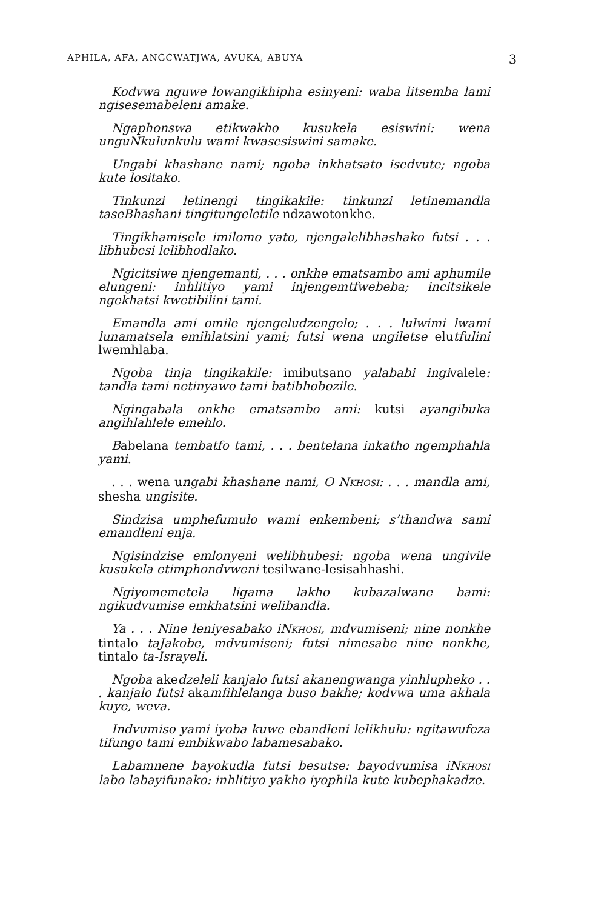APHILA, AFA, ANGCWATJWA, AVUKA, ABUYA 3
Kodvwa nguwe lowangikhipha esinyeni: waba litsemba lami ngisesemabeleni amake.
Ngaphonswa etikwakho kusukela esiswini: wena unguNkulunkulu wami kwasesiswini samake.
Ungabi khashane nami; ngoba inkhatsato isedvute; ngoba kute lositako.
Tinkunzi letinengi tingikakile: tinkunzi letinemandla taseBhashani tingitungeletile ndzawotonkhe.
Tingikhamisele imilomo yato, njengalelibhashako futsi . . . libhubesi lelibhodlako.
Ngicitsiwe njengemanti, . . . onkhe ematsambo ami aphumile elungeni: inhlitiyo yami injengemtfwebeba; incitsikele ngekhatsi kwetibilini tami.
Emandla ami omile njengeludzengelo; . . . lulwimi lwami lunamatsela emihlatsini yami; futsi wena ungiletse elutfulini lwemhlaba.
Ngoba tinja tingikakile: imibutsano yalababi ingivalele: tandla tami netinyawo tami batibhobozile.
Ngingabala onkhe ematsambo ami: kutsi ayangibuka angihlahlele emehlo.
Babelana tembatfo tami, . . . bentelana inkatho ngemphahla yami.
. . . wena ungabi khashane nami, O NKHOSI: . . . mandla ami, shesha ungisite.
Sindzisa umphefumulo wami enkembeni; s’thandwa sami emandleni enja.
Ngisindzise emlonyeni welibhubesi: ngoba wena ungivile kusukela etimphondvweni tesilwane-lesisahhashi.
Ngiyomemetela ligama lakho kubazalwane bami: ngikudvumise emkhatsini welibandla.
Ya . . . Nine leniyesabako iNKHOSI, mdvumiseni; nine nonkhe tintalo taJakobe, mdvumiseni; futsi nimesabe nine nonkhe, tintalo ta-Israyeli.
Ngoba akedzeleli kanjalo futsi akanengwanga yinhlupheko . . . kanjalo futsi akamfihlelanga buso bakhe; kodvwa uma akhala kuye, weva.
Indvumiso yami iyoba kuwe ebandleni lelikhulu: ngitawufeza tifungo tami embikwabo labamesabako.
Labamnene bayokudla futsi besutse: bayodvumisa iNKHOSI labo labayifunako: inhlitiyo yakho iyophila kute kubephakadze.